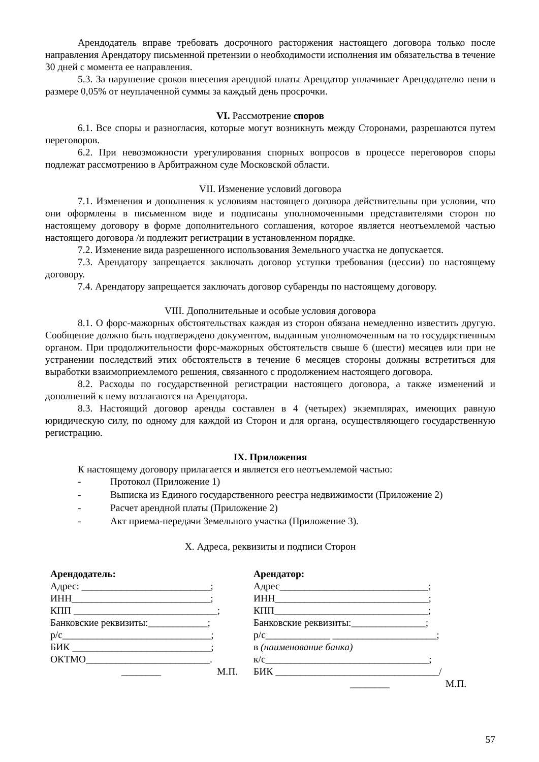Арендодатель вправе требовать досрочного расторжения настоящего договора только после направления Арендатору письменной претензии о необходимости исполнения им обязательства в течение 30 дней с момента ее направления.
5.3. За нарушение сроков внесения арендной платы Арендатор уплачивает Арендодателю пени в размере 0,05% от неуплаченной суммы за каждый день просрочки.
VI. Рассмотрение споров
6.1. Все споры и разногласия, которые могут возникнуть между Сторонами, разрешаются путем переговоров.
6.2. При невозможности урегулирования спорных вопросов в процессе переговоров споры подлежат рассмотрению в Арбитражном суде Московской области.
VII. Изменение условий договора
7.1. Изменения и дополнения к условиям настоящего договора действительны при условии, что они оформлены в письменном виде и подписаны уполномоченными представителями сторон по настоящему договору в форме дополнительного соглашения, которое является неотъемлемой частью настоящего договора /и подлежит регистрации в установленном порядке.
7.2. Изменение вида разрешенного использования Земельного участка не допускается.
7.3. Арендатору запрещается заключать договор уступки требования (цессии) по настоящему договору.
7.4. Арендатору запрещается заключать договор субаренды по настоящему договору.
VIII. Дополнительные и особые условия договора
8.1. О форс-мажорных обстоятельствах каждая из сторон обязана немедленно известить другую. Сообщение должно быть подтверждено документом, выданным уполномоченным на то государственным органом. При продолжительности форс-мажорных обстоятельств свыше 6 (шести) месяцев или при не устранении последствий этих обстоятельств в течение 6 месяцев стороны должны встретиться для выработки взаимоприемлемого решения, связанного с продолжением настоящего договора.
8.2. Расходы по государственной регистрации настоящего договора, а также изменений и дополнений к нему возлагаются на Арендатора.
8.3. Настоящий договор аренды составлен в 4 (четырех) экземплярах, имеющих равную юридическую силу, по одному для каждой из Сторон и для органа, осуществляющего государственную регистрацию.
IX. Приложения
К настоящему договору прилагается и является его неотъемлемой частью:
- Протокол (Приложение 1)
- Выписка из Единого государственного реестра недвижимости (Приложение 2)
- Расчет арендной платы (Приложение 2)
- Акт приема-передачи Земельного участка (Приложение 3).
X. Адреса, реквизиты и подписи Сторон
Арендодатель:
Адрес: __________________________;
ИНН____________________________;
КПП _____________________________;
Банковские реквизиты:____________;
р/с______________________________;
БИК ____________________________;
ОКТМО_________________________.
________ М.П.
Арендатор:
Адрес______________________________;
ИНН_______________________________;
КПП_______________________________;
Банковские реквизиты:_______________;
р/с_____________ _____________________;
в (наименование банка)
к/с_________________________________;
БИК _________________________________/
________ М.П.
57